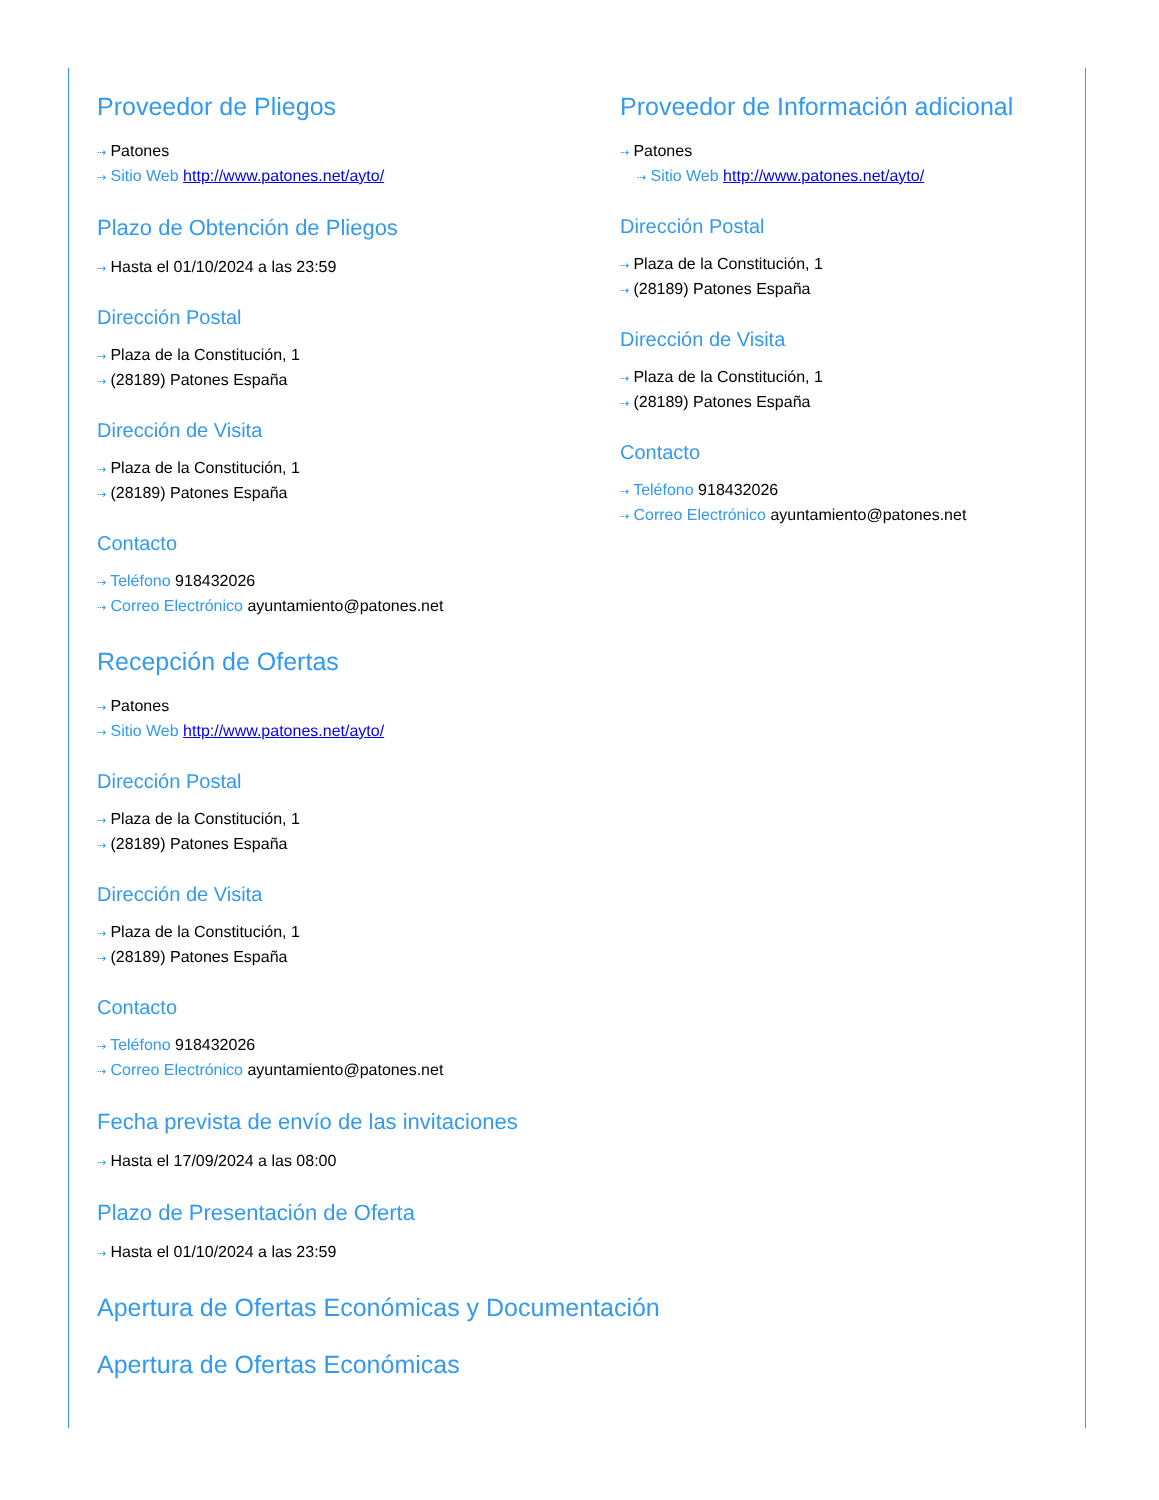Proveedor de Pliegos
⇢ Patones
⇢ Sitio Web http://www.patones.net/ayto/
Plazo de Obtención de Pliegos
⇢ Hasta el 01/10/2024 a las 23:59
Dirección Postal
⇢ Plaza de la Constitución, 1
⇢ (28189) Patones España
Dirección de Visita
⇢ Plaza de la Constitución, 1
⇢ (28189) Patones España
Contacto
⇢ Teléfono 918432026
⇢ Correo Electrónico ayuntamiento@patones.net
Recepción de Ofertas
⇢ Patones
⇢ Sitio Web http://www.patones.net/ayto/
Dirección Postal
⇢ Plaza de la Constitución, 1
⇢ (28189) Patones España
Dirección de Visita
⇢ Plaza de la Constitución, 1
⇢ (28189) Patones España
Contacto
⇢ Teléfono 918432026
⇢ Correo Electrónico ayuntamiento@patones.net
Fecha prevista de envío de las invitaciones
⇢ Hasta el 17/09/2024 a las 08:00
Plazo de Presentación de Oferta
⇢ Hasta el 01/10/2024 a las 23:59
Apertura de Ofertas Económicas y Documentación
Apertura de Ofertas Económicas
Proveedor de Información adicional
⇢ Patones
⇢ Sitio Web http://www.patones.net/ayto/
Dirección Postal
⇢ Plaza de la Constitución, 1
⇢ (28189) Patones España
Dirección de Visita
⇢ Plaza de la Constitución, 1
⇢ (28189) Patones España
Contacto
⇢ Teléfono 918432026
⇢ Correo Electrónico ayuntamiento@patones.net